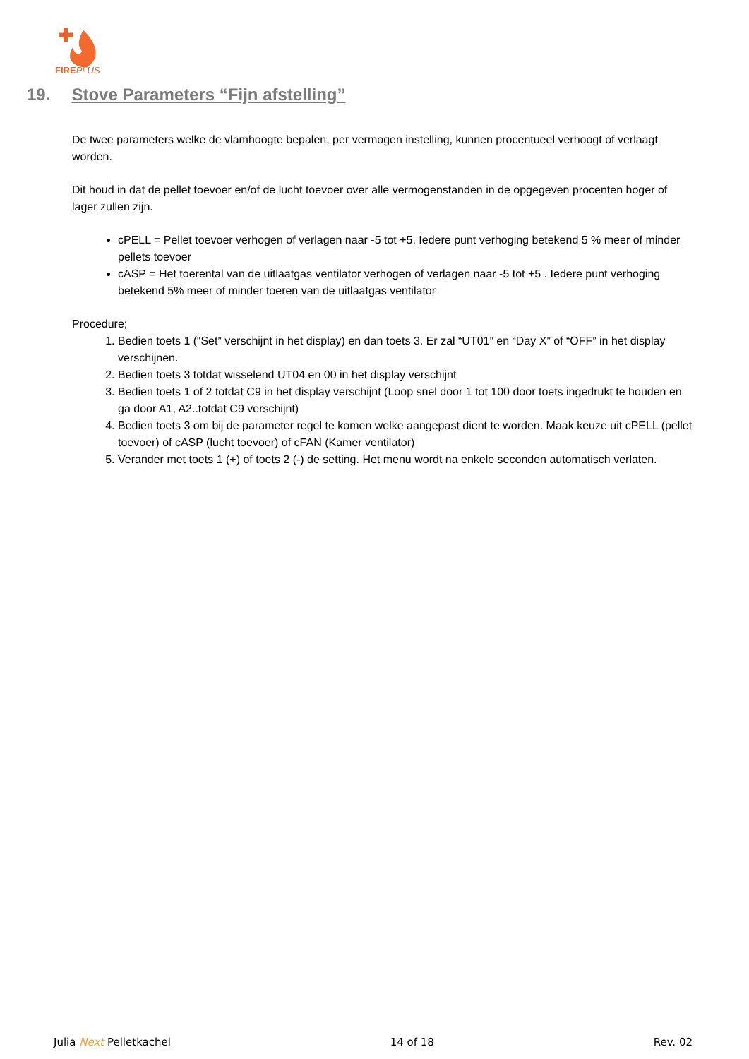FIREPLUS
19. Stove Parameters “Fijn afstelling”
De twee parameters welke de vlamhoogte bepalen, per vermogen instelling, kunnen procentueel verhoogt of verlaagt worden.
Dit houd in dat de pellet toevoer en/of de lucht toevoer over alle vermogenstanden in de opgegeven procenten hoger of lager zullen zijn.
cPELL = Pellet toevoer verhogen of verlagen naar -5 tot +5. Iedere punt verhoging betekend 5 % meer of minder pellets toevoer
cASP = Het toerental van de uitlaatgas ventilator verhogen of verlagen naar -5 tot +5 . Iedere punt verhoging betekend 5% meer of minder toeren van de uitlaatgas ventilator
Procedure;
1. Bedien toets 1 (“Set” verschijnt in het display) en dan toets 3. Er zal “UT01” en “Day X” of “OFF” in het display verschijnen.
2. Bedien toets 3 totdat wisselend UT04 en 00 in het display verschijnt
3. Bedien toets 1 of 2 totdat C9 in het display verschijnt (Loop snel door 1 tot 100 door toets ingedrukt te houden en ga door A1, A2..totdat C9 verschijnt)
4. Bedien toets 3 om bij de parameter regel te komen welke aangepast dient te worden. Maak keuze uit cPELL (pellet toevoer) of cASP (lucht toevoer) of cFAN (Kamer ventilator)
5. Verander met toets 1 (+) of toets 2 (-) de setting. Het menu wordt na enkele seconden automatisch verlaten.
Julia Next Pelletkachel 14 of 18 Rev. 02